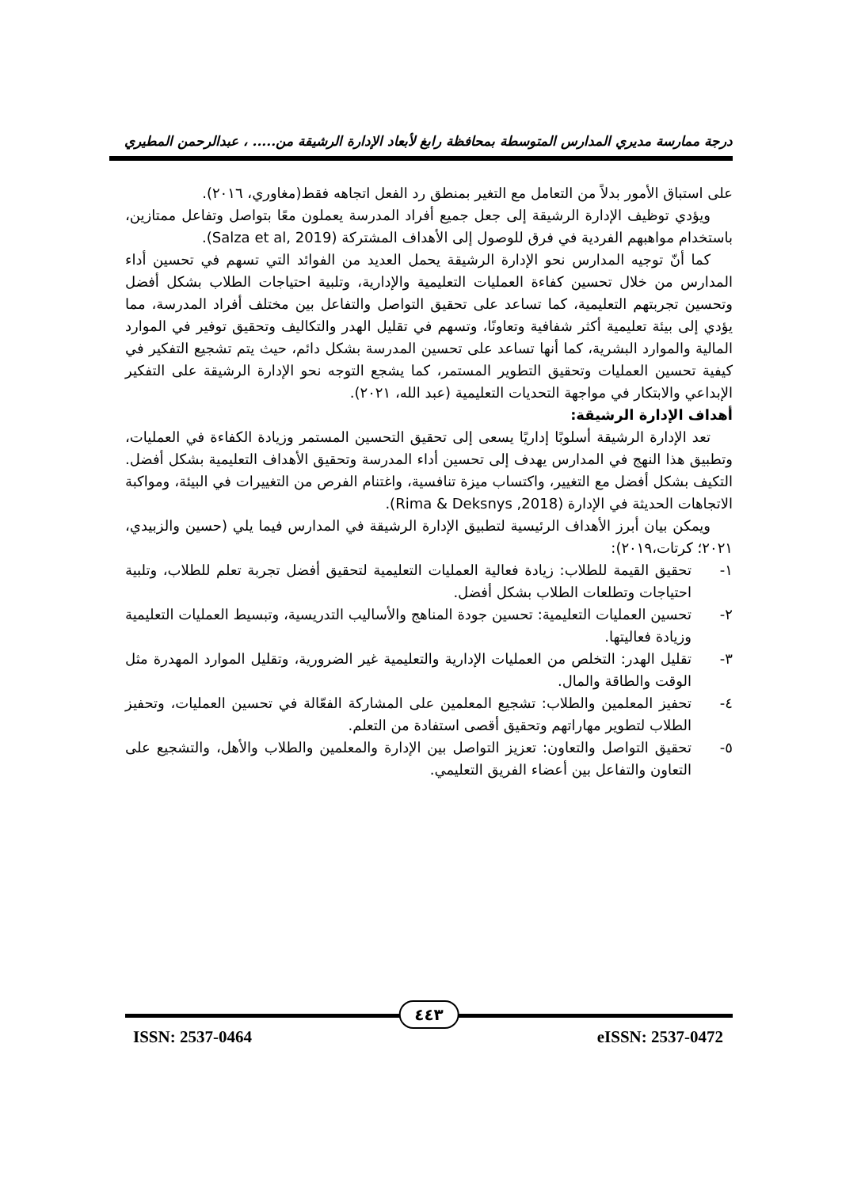درجة ممارسة مديري المدارس المتوسطة بمحافظة رابغ لأبعاد الإدارة الرشيقة من..... ، عبدالرحمن المطيري
على استباق الأمور بدلاً من التعامل مع التغير بمنطق رد الفعل اتجاهه فقط(مغاوري، ٢٠١٦).
ويؤدي توظيف الإدارة الرشيقة إلى جعل جميع أفراد المدرسة يعملون معًا بتواصل وتفاعل ممتازين، باستخدام مواهبهم الفردية في فرق للوصول إلى الأهداف المشتركة (Salza et al, 2019).
كما أنّ توجيه المدارس نحو الإدارة الرشيقة يحمل العديد من الفوائد التي تسهم في تحسين أداء المدارس من خلال تحسين كفاءة العمليات التعليمية والإدارية، وتلبية احتياجات الطلاب بشكل أفضل وتحسين تجربتهم التعليمية، كما تساعد على تحقيق التواصل والتفاعل بين مختلف أفراد المدرسة، مما يؤدي إلى بيئة تعليمية أكثر شفافية وتعاونًا، وتسهم في تقليل الهدر والتكاليف وتحقيق توفير في الموارد المالية والموارد البشرية، كما أنها تساعد على تحسين المدرسة بشكل دائم، حيث يتم تشجيع التفكير في كيفية تحسين العمليات وتحقيق التطوير المستمر، كما يشجع التوجه نحو الإدارة الرشيقة على التفكير الإبداعي والابتكار في مواجهة التحديات التعليمية (عبد الله، ٢٠٢١).
أهداف الإدارة الرشيقة:
تعد الإدارة الرشيقة أسلوبًا إداريًا يسعى إلى تحقيق التحسين المستمر وزيادة الكفاءة في العمليات، وتطبيق هذا النهج في المدارس يهدف إلى تحسين أداء المدرسة وتحقيق الأهداف التعليمية بشكل أفضل. التكيف بشكل أفضل مع التغيير، واكتساب ميزة تنافسية، واغتنام الفرص من التغييرات في البيئة، ومواكبة الاتجاهات الحديثة في الإدارة (Rima & Deksnys ,2018).
ويمكن بيان أبرز الأهداف الرئيسية لتطبيق الإدارة الرشيقة في المدارس فيما يلي (حسين والزبيدي، ٢٠٢١؛ كرتات،٢٠١٩):
١- تحقيق القيمة للطلاب: زيادة فعالية العمليات التعليمية لتحقيق أفضل تجربة تعلم للطلاب، وتلبية احتياجات وتطلعات الطلاب بشكل أفضل.
٢- تحسين العمليات التعليمية: تحسين جودة المناهج والأساليب التدريسية، وتبسيط العمليات التعليمية وزيادة فعاليتها.
٣- تقليل الهدر: التخلص من العمليات الإدارية والتعليمية غير الضرورية، وتقليل الموارد المهدرة مثل الوقت والطاقة والمال.
٤- تحفيز المعلمين والطلاب: تشجيع المعلمين على المشاركة الفعّالة في تحسين العمليات، وتحفيز الطلاب لتطوير مهاراتهم وتحقيق أقصى استفادة من التعلم.
٥- تحقيق التواصل والتعاون: تعزيز التواصل بين الإدارة والمعلمين والطلاب والأهل، والتشجيع على التعاون والتفاعل بين أعضاء الفريق التعليمي.
٤٤٣
ISSN: 2537-0464 eISSN: 2537-0472